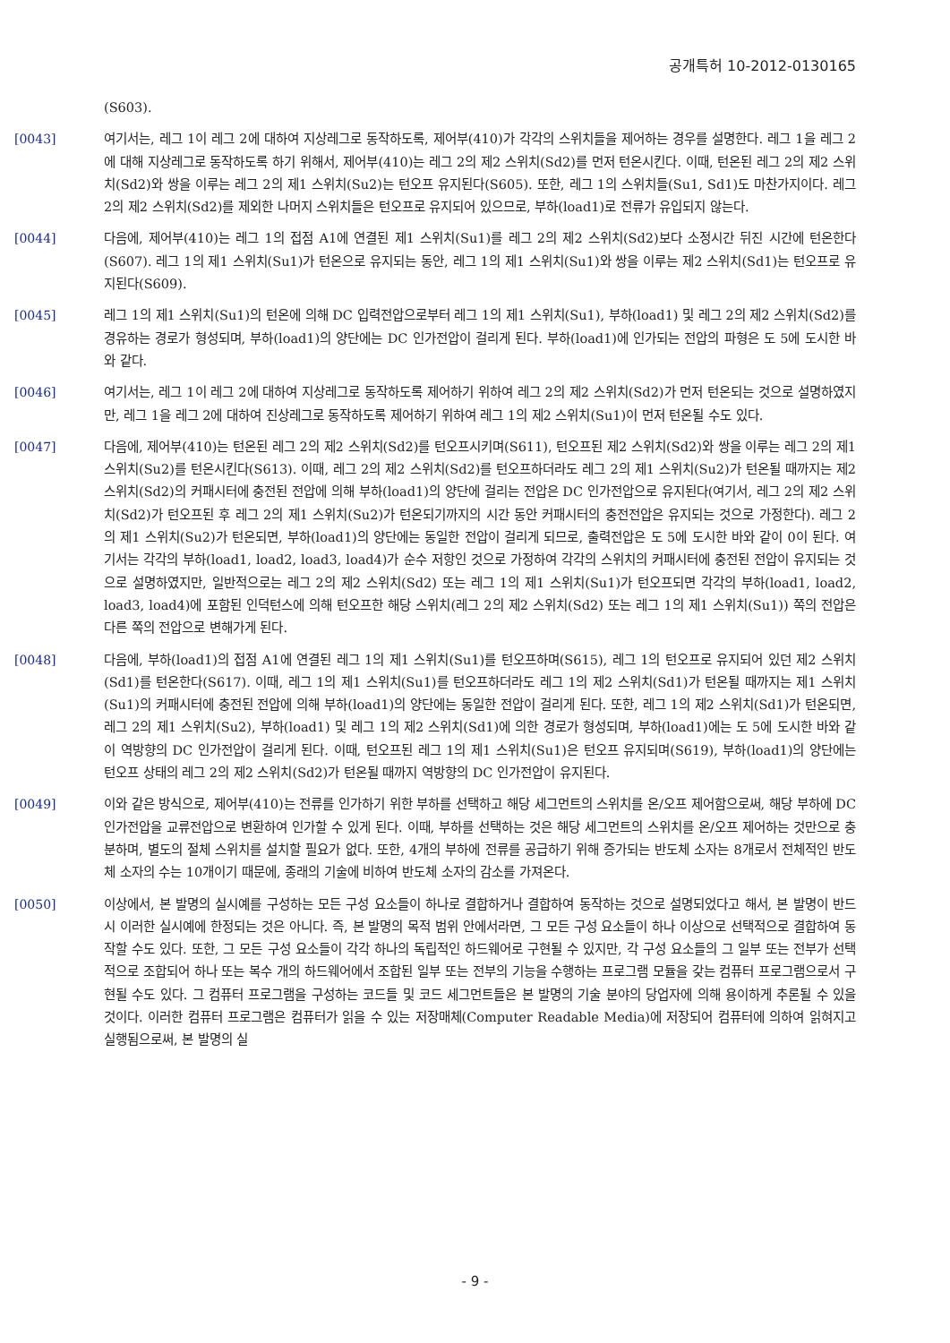공개특허 10-2012-0130165
(S603).
[0043] 여기서는, 레그 1이 레그 2에 대하여 지상레그로 동작하도록, 제어부(410)가 각각의 스위치들을 제어하는 경우를 설명한다. 레그 1을 레그 2에 대해 지상레그로 동작하도록 하기 위해서, 제어부(410)는 레그 2의 제2 스위치(Sd2)를 먼저 턴온시킨다. 이때, 턴온된 레그 2의 제2 스위치(Sd2)와 쌍을 이루는 레그 2의 제1 스위치(Su2)는 턴오프 유지된다(S605). 또한, 레그 1의 스위치들(Su1, Sd1)도 마찬가지이다. 레그 2의 제2 스위치(Sd2)를 제외한 나머지 스위치들은 턴오프로 유지되어 있으므로, 부하(load1)로 전류가 유입되지 않는다.
[0044] 다음에, 제어부(410)는 레그 1의 접점 A1에 연결된 제1 스위치(Su1)를 레그 2의 제2 스위치(Sd2)보다 소정시간 뒤진 시간에 턴온한다(S607). 레그 1의 제1 스위치(Su1)가 턴온으로 유지되는 동안, 레그 1의 제1 스위치(Su1)와 쌍을 이루는 제2 스위치(Sd1)는 턴오프로 유지된다(S609).
[0045] 레그 1의 제1 스위치(Su1)의 턴온에 의해 DC 입력전압으로부터 레그 1의 제1 스위치(Su1), 부하(load1) 및 레그 2의 제2 스위치(Sd2)를 경유하는 경로가 형성되며, 부하(load1)의 양단에는 DC 인가전압이 걸리게 된다. 부하(load1)에 인가되는 전압의 파형은 도 5에 도시한 바와 같다.
[0046] 여기서는, 레그 1이 레그 2에 대하여 지상레그로 동작하도록 제어하기 위하여 레그 2의 제2 스위치(Sd2)가 먼저 턴온되는 것으로 설명하였지만, 레그 1을 레그 2에 대하여 진상레그로 동작하도록 제어하기 위하여 레그 1의 제2 스위치(Su1)이 먼저 턴온될 수도 있다.
[0047] 다음에, 제어부(410)는 턴온된 레그 2의 제2 스위치(Sd2)를 턴오프시키며(S611), 턴오프된 제2 스위치(Sd2)와 쌍을 이루는 레그 2의 제1 스위치(Su2)를 턴온시킨다(S613). 이때, 레그 2의 제2 스위치(Sd2)를 턴오프하더라도 레그 2의 제1 스위치(Su2)가 턴온될 때까지는 제2 스위치(Sd2)의 커패시터에 충전된 전압에 의해 부하(load1)의 양단에 걸리는 전압은 DC 인가전압으로 유지된다(여기서, 레그 2의 제2 스위치(Sd2)가 턴오프된 후 레그 2의 제1 스위치(Su2)가 턴온되기까지의 시간 동안 커패시터의 충전전압은 유지되는 것으로 가정한다). 레그 2의 제1 스위치(Su2)가 턴온되면, 부하(load1)의 양단에는 동일한 전압이 걸리게 되므로, 출력전압은 도 5에 도시한 바와 같이 0이 된다. 여기서는 각각의 부하(load1, load2, load3, load4)가 순수 저항인 것으로 가정하여 각각의 스위치의 커패시터에 충전된 전압이 유지되는 것으로 설명하였지만, 일반적으로는 레그 2의 제2 스위치(Sd2) 또는 레그 1의 제1 스위치(Su1)가 턴오프되면 각각의 부하(load1, load2, load3, load4)에 포함된 인덕턴스에 의해 턴오프한 해당 스위치(레그 2의 제2 스위치(Sd2) 또는 레그 1의 제1 스위치(Su1)) 쪽의 전압은 다른 쪽의 전압으로 변해가게 된다.
[0048] 다음에, 부하(load1)의 접점 A1에 연결된 레그 1의 제1 스위치(Su1)를 턴오프하며(S615), 레그 1의 턴오프로 유지되어 있던 제2 스위치(Sd1)를 턴온한다(S617). 이때, 레그 1의 제1 스위치(Su1)를 턴오프하더라도 레그 1의 제2 스위치(Sd1)가 턴온될 때까지는 제1 스위치(Su1)의 커패시터에 충전된 전압에 의해 부하(load1)의 양단에는 동일한 전압이 걸리게 된다. 또한, 레그 1의 제2 스위치(Sd1)가 턴온되면, 레그 2의 제1 스위치(Su2), 부하(load1) 및 레그 1의 제2 스위치(Sd1)에 의한 경로가 형성되며, 부하(load1)에는 도 5에 도시한 바와 같이 역방향의 DC 인가전압이 걸리게 된다. 이때, 턴오프된 레그 1의 제1 스위치(Su1)은 턴오프 유지되며(S619), 부하(load1)의 양단에는 턴오프 상태의 레그 2의 제2 스위치(Sd2)가 턴온될 때까지 역방향의 DC 인가전압이 유지된다.
[0049] 이와 같은 방식으로, 제어부(410)는 전류를 인가하기 위한 부하를 선택하고 해당 세그먼트의 스위치를 온/오프 제어함으로써, 해당 부하에 DC 인가전압을 교류전압으로 변환하여 인가할 수 있게 된다. 이때, 부하를 선택하는 것은 해당 세그먼트의 스위치를 온/오프 제어하는 것만으로 충분하며, 별도의 절체 스위치를 설치할 필요가 없다. 또한, 4개의 부하에 전류를 공급하기 위해 증가되는 반도체 소자는 8개로서 전체적인 반도체 소자의 수는 10개이기 때문에, 종래의 기술에 비하여 반도체 소자의 감소를 가져온다.
[0050] 이상에서, 본 발명의 실시예를 구성하는 모든 구성 요소들이 하나로 결합하거나 결합하여 동작하는 것으로 설명되었다고 해서, 본 발명이 반드시 이러한 실시예에 한정되는 것은 아니다. 즉, 본 발명의 목적 범위 안에서라면, 그 모든 구성 요소들이 하나 이상으로 선택적으로 결합하여 동작할 수도 있다. 또한, 그 모든 구성 요소들이 각각 하나의 독립적인 하드웨어로 구현될 수 있지만, 각 구성 요소들의 그 일부 또는 전부가 선택적으로 조합되어 하나 또는 복수 개의 하드웨어에서 조합된 일부 또는 전부의 기능을 수행하는 프로그램 모듈을 갖는 컴퓨터 프로그램으로서 구현될 수도 있다. 그 컴퓨터 프로그램을 구성하는 코드들 및 코드 세그먼트들은 본 발명의 기술 분야의 당업자에 의해 용이하게 추론될 수 있을 것이다. 이러한 컴퓨터 프로그램은 컴퓨터가 읽을 수 있는 저장매체(Computer Readable Media)에 저장되어 컴퓨터에 의하여 읽혀지고 실행됨으로써, 본 발명의 실
- 9 -